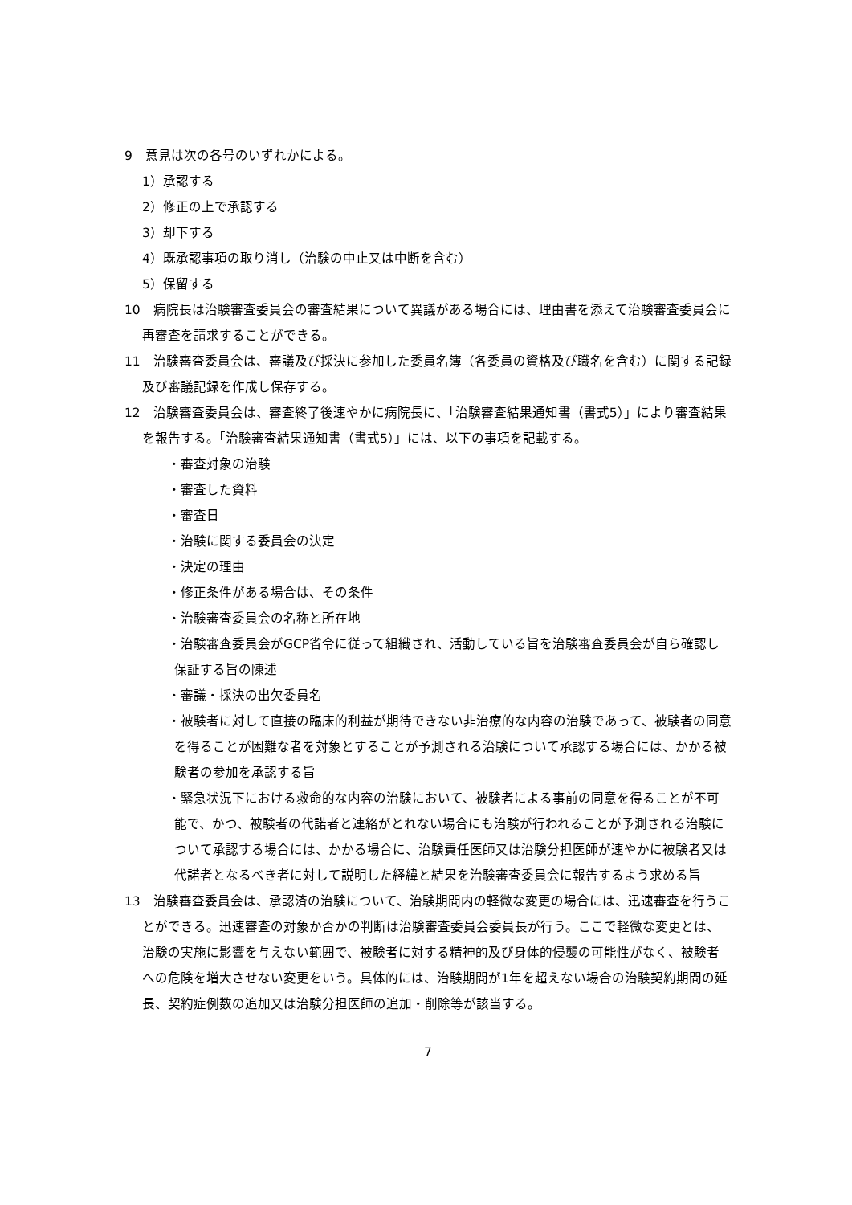9　意見は次の各号のいずれかによる。
1）承認する
2）修正の上で承認する
3）却下する
4）既承認事項の取り消し（治験の中止又は中断を含む）
5）保留する
10　病院長は治験審査委員会の審査結果について異議がある場合には、理由書を添えて治験審査委員会に再審査を請求することができる。
11　治験審査委員会は、審議及び採決に参加した委員名簿（各委員の資格及び職名を含む）に関する記録及び審議記録を作成し保存する。
12　治験審査委員会は、審査終了後速やかに病院長に、「治験審査結果通知書（書式5）」により審査結果を報告する。「治験審査結果通知書（書式5）」には、以下の事項を記載する。
・審査対象の治験
・審査した資料
・審査日
・治験に関する委員会の決定
・決定の理由
・修正条件がある場合は、その条件
・治験審査委員会の名称と所在地
・治験審査委員会がGCP省令に従って組織され、活動している旨を治験審査委員会が自ら確認し保証する旨の陳述
・審議・採決の出欠委員名
・被験者に対して直接の臨床的利益が期待できない非治療的な内容の治験であって、被験者の同意を得ることが困難な者を対象とすることが予測される治験について承認する場合には、かかる被験者の参加を承認する旨
・緊急状況下における救命的な内容の治験において、被験者による事前の同意を得ることが不可能で、かつ、被験者の代諾者と連絡がとれない場合にも治験が行われることが予測される治験について承認する場合には、かかる場合に、治験責任医師又は治験分担医師が速やかに被験者又は代諾者となるべき者に対して説明した経緯と結果を治験審査委員会に報告するよう求める旨
13　治験審査委員会は、承認済の治験について、治験期間内の軽微な変更の場合には、迅速審査を行うことができる。迅速審査の対象か否かの判断は治験審査委員会委員長が行う。ここで軽微な変更とは、治験の実施に影響を与えない範囲で、被験者に対する精神的及び身体的侵襲の可能性がなく、被験者への危険を増大させない変更をいう。具体的には、治験期間が1年を超えない場合の治験契約期間の延長、契約症例数の追加又は治験分担医師の追加・削除等が該当する。
7